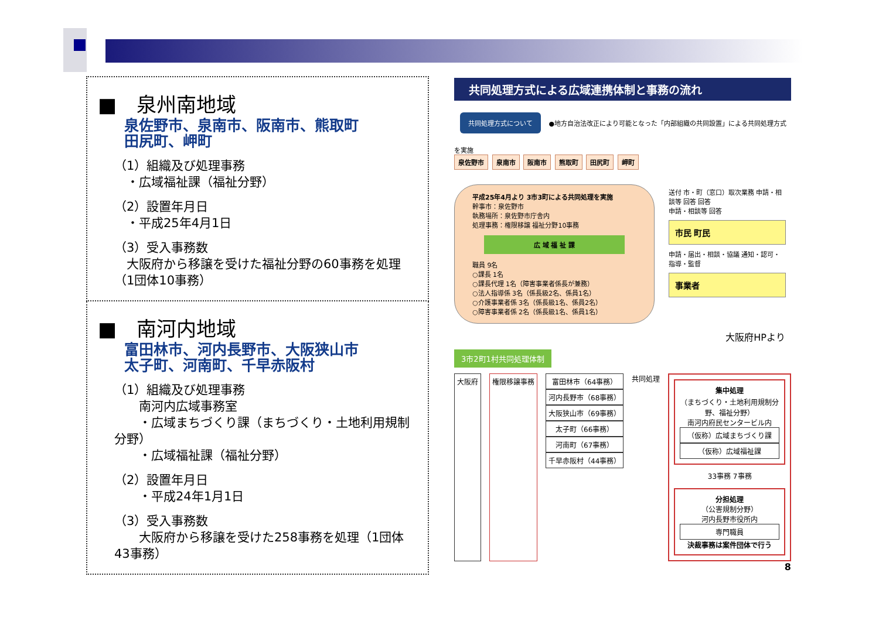■　泉州南地域
泉佐野市、泉南市、阪南市、熊取町
田尻町、岬町
（1）組織及び処理事務
　・広域福祉課（福祉分野）
（2）設置年月日
　・平成25年4月1日
（3）受入事務数
　大阪府から移譲を受けた福祉分野の60事務を処理（1団体10事務）
■　南河内地域
富田林市、河内長野市、大阪狭山市
太子町、河南町、千早赤阪村
（1）組織及び処理事務
　　南河内広域事務室
　　・広域まちづくり課（まちづくり・土地利用規制分野）
　　・広域福祉課（福祉分野）
（2）設置年月日
　　・平成24年1月1日
（3）受入事務数
　　大阪府から移譲を受けた258事務を処理（1団体43事務）
共同処理方式による広域連携体制と事務の流れ
共同処理方式について ●地方自治法改正により可能となった「内部組織の共同設置」による共同処理方式を実施
泉佐野市 泉南市 阪南市 熊取町 田尻町 岬町
平成25年4月より 3市3町による共同処理を実施
幹事市：泉佐野市
執務場所：泉佐野市庁舎内
処理事務：権限移譲 福祉分野10事務
広 域 福 祉 課
職員 9名
○課長 1名
○課長代理 1名（障害事業者係長が兼務）
○法人指導係 3名（係長級2名、係員1名）
○介護事業者係 3名（係長級1名、係員2名）
○障害事業者係 2名（係長級1名、係員1名）
送付 市・町（窓口）取次業務 申請・相談等 回答 回答
申請・相談等 回答
市民 町民
申請・届出・相談・協議 通知・認可・指導・監督
事業者
大阪府HPより
3市2町1村共同処理体制
大阪府 権限移譲事務 富田林市（64事務）
河内長野市（68事務）
大阪狭山市（69事務）
太子町（66事務）
河南町（67事務）
千早赤阪村（44事務）
共同処理
集中処理
（まちづくり・土地利用規制分野、福祉分野）
南河内府民センタービル内
（仮称）広域まちづくり課
（仮称）広域福祉課
33事務 7事務
分担処理
（公害規制分野）
河内長野市役所内
専門職員
決裁事務は案件団体で行う
8